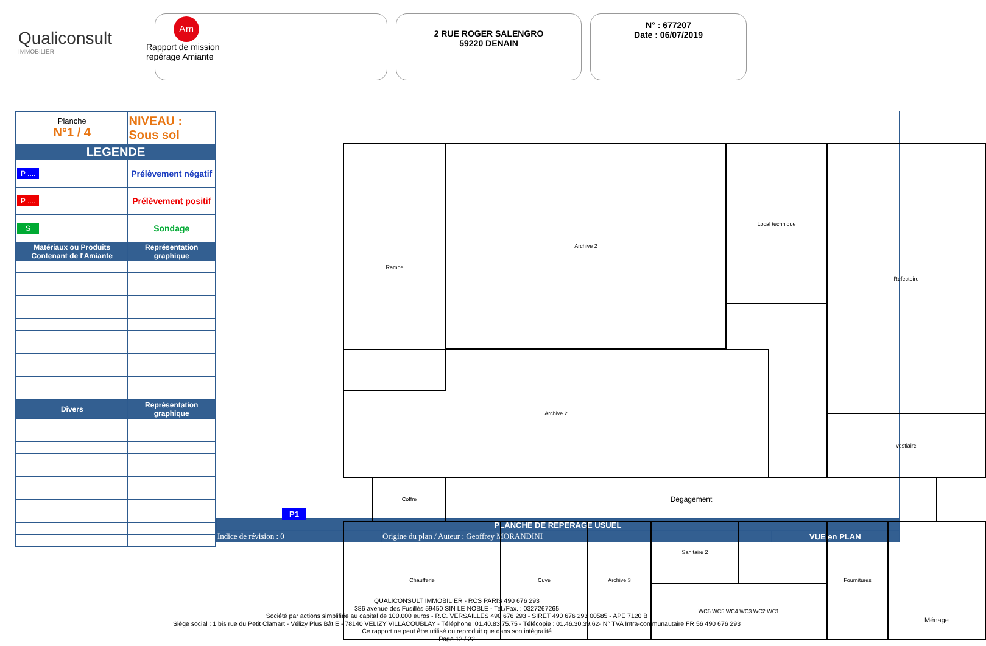Qualiconsult
IMMOBILIER
Am
Rapport de mission
repérage Amiante
2 RUE ROGER SALENGRO
59220 DENAIN
N° : 677207
Date : 06/07/2019
| Planche N°1 / 4 | NIVEAU : Sous sol |
| LEGENDE | |
| P .... | Prélèvement négatif |
| P .... | Prélèvement positif |
| S | Sondage |
| Matériaux ou Produits Contenant de l'Amiante | Représentation graphique |
| Divers | Représentation graphique |
Rampe Archive 2 Local technique Refectoire
Archive 2
vestiaire
Coffre Degagement
Chaufferie Cuve Archive 3 Sanitaire 2
WC6 WC5 WC4 WC3 WC2 WC1
Fournitures Ménage
P1
| PLANCHE DE REPERAGE USUEL | | |
| Indice de révision : 0 | Origine du plan / Auteur : Geoffrey MORANDINI | VUE en PLAN |
QUALICONSULT IMMOBILIER - RCS PARIS 490 676 293
386 avenue des Fusillés 59450 SIN LE NOBLE - Tel./Fax. : 0327267265
Société par actions simplifiée au capital de 100.000 euros - R.C. VERSAILLES 490 676 293 - SIRET 490 676 293 00585 - APE 7120 B
Siège social : 1 bis rue du Petit Clamart - Vélizy Plus Bât E - 78140 VELIZY VILLACOUBLAY - Téléphone :01.40.83.75.75 - Télécopie : 01.46.30.39.62- N° TVA Intra-communautaire FR 56 490 676 293
Ce rapport ne peut être utilisé ou reproduit que dans son intégralité
Page 12 / 22